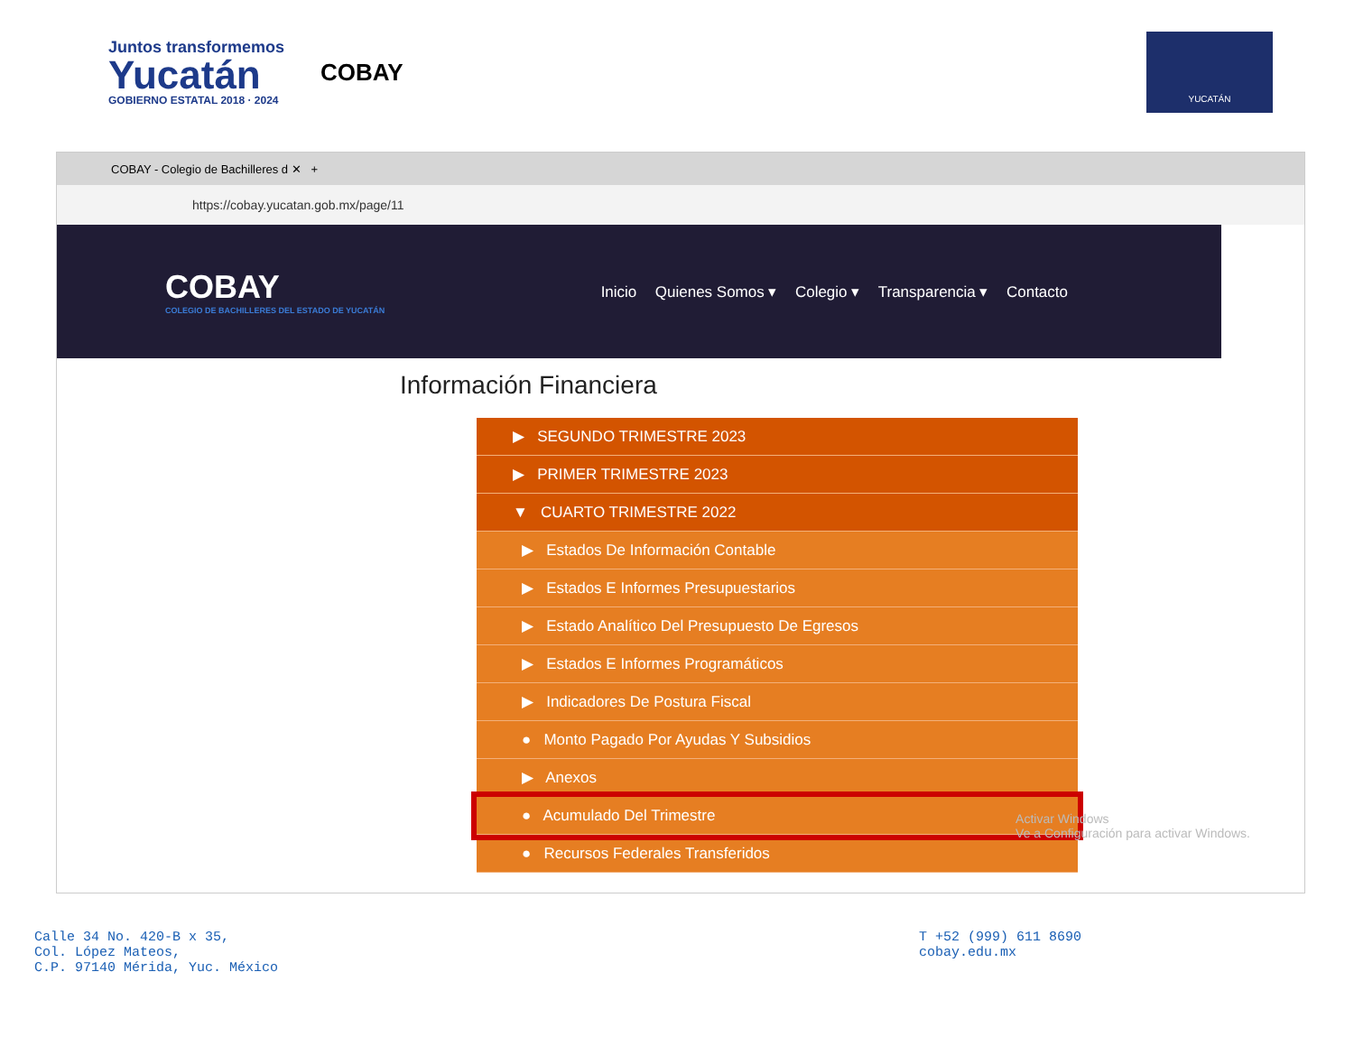Juntos transformemos
Yucatán
GOBIERNO ESTATAL 2018 · 2024
COBAY
YUCATÁN
COBAY - Colegio de Bachilleres d ✕ +
https://cobay.yucatan.gob.mx/page/11
COBAY
COLEGIO DE BACHILLERES DEL ESTADO DE YUCATÁN
Inicio Quienes Somos ▾ Colegio ▾ Transparencia ▾ Contacto
Información Financiera
▶ SEGUNDO TRIMESTRE 2023
▶ PRIMER TRIMESTRE 2023
▼ CUARTO TRIMESTRE 2022
▶ Estados De Información Contable
▶ Estados E Informes Presupuestarios
▶ Estado Analítico Del Presupuesto De Egresos
▶ Estados E Informes Programáticos
▶ Indicadores De Postura Fiscal
● Monto Pagado Por Ayudas Y Subsidios
▶ Anexos
● Acumulado Del Trimestre
● Recursos Federales Transferidos
Activar Windows
Ve a Configuración para activar Windows.
Calle 34 No. 420-B x 35,
Col. López Mateos,
C.P. 97140 Mérida, Yuc. México
T +52 (999) 611 8690
cobay.edu.mx